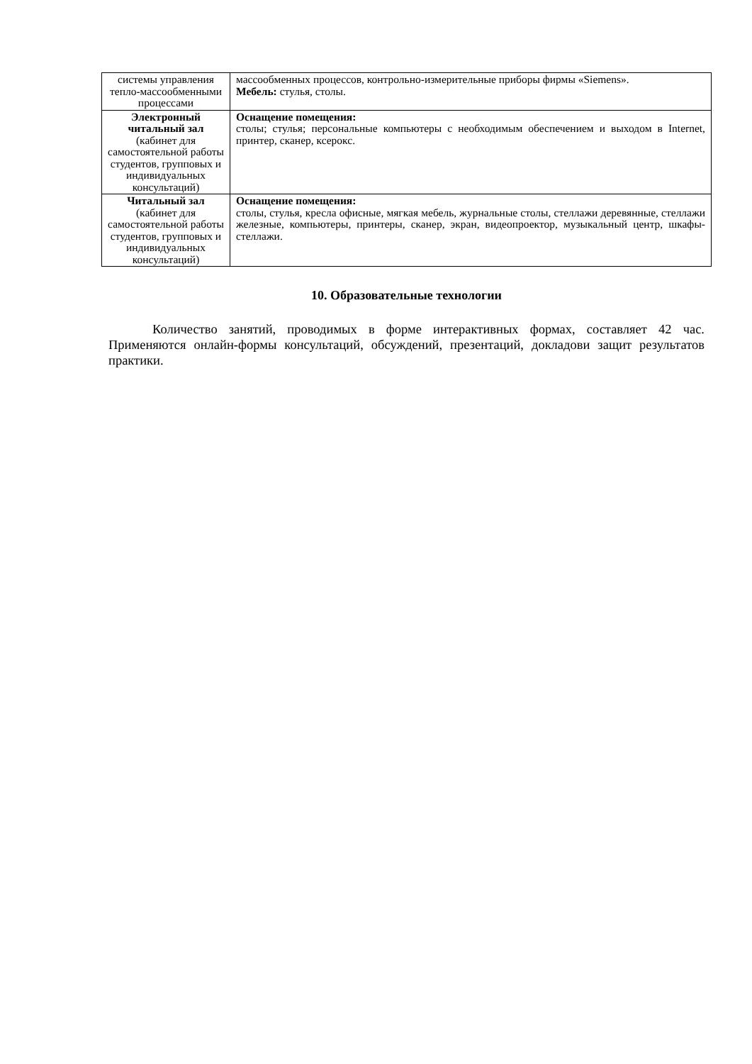| системы управления тепло-массообменными процессами | массообменных процессов, контрольно-измерительные приборы фирмы «Siemens». Мебель: стулья, столы. |
| Электронный читальный зал (кабинет для самостоятельной работы студентов, групповых и индивидуальных консультаций) | Оснащение помещения: столы; стулья; персональные компьютеры с необходимым обеспечением и выходом в Internet, принтер, сканер, ксерокс. |
| Читальный зал (кабинет для самостоятельной работы студентов, групповых и индивидуальных консультаций) | Оснащение помещения: столы, стулья, кресла офисные, мягкая мебель, журнальные столы, стеллажи деревянные, стеллажи железные, компьютеры, принтеры, сканер, экран, видеопроектор, музыкальный центр, шкафы-стеллажи. |
10. Образовательные технологии
Количество занятий, проводимых в форме интерактивных формах, составляет 42 час. Применяются онлайн-формы консультаций, обсуждений, презентаций, докладови защит результатов практики.